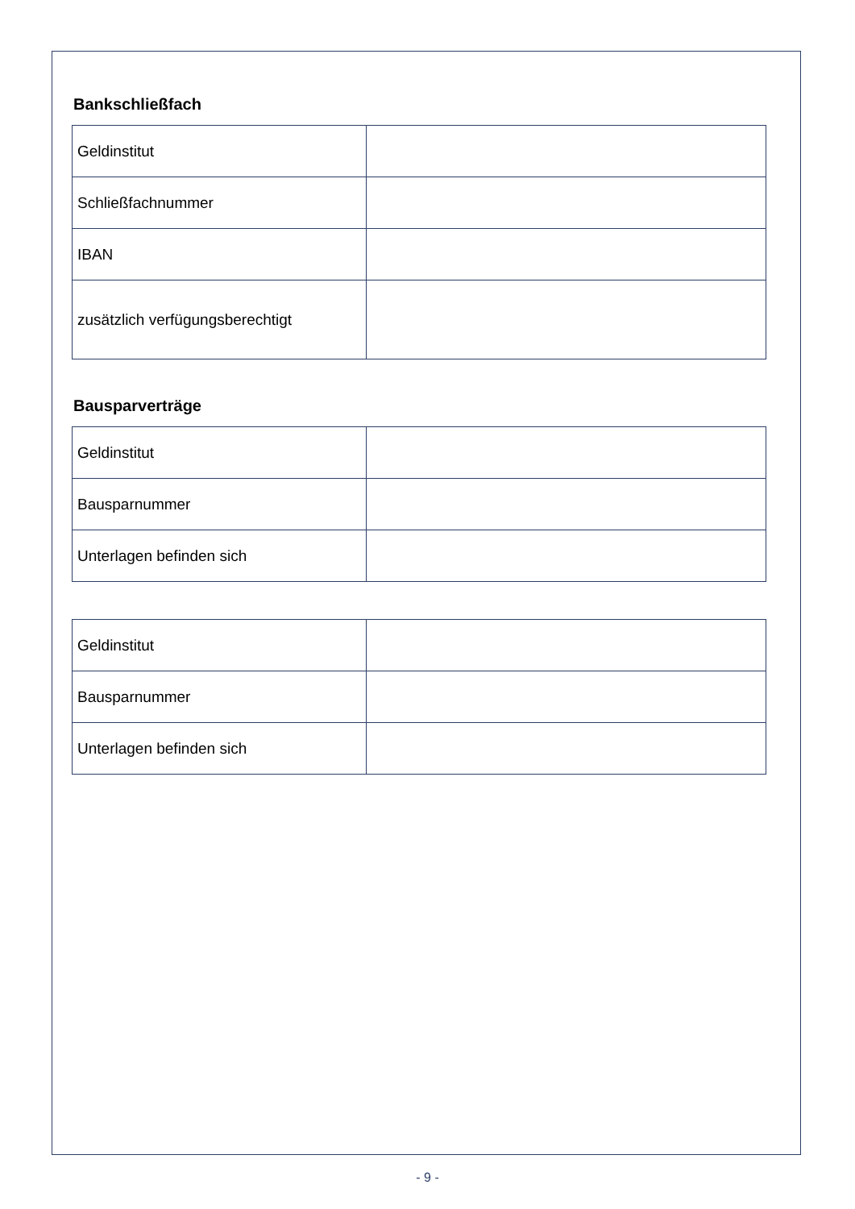Bankschließfach
| Geldinstitut | |
| Schließfachnummer | |
| IBAN | |
| zusätzlich verfügungsberechtigt | |
Bausparverträge
| Geldinstitut | |
| Bausparnummer | |
| Unterlagen befinden sich | |
| Geldinstitut | |
| Bausparnummer | |
| Unterlagen befinden sich | |
- 9 -